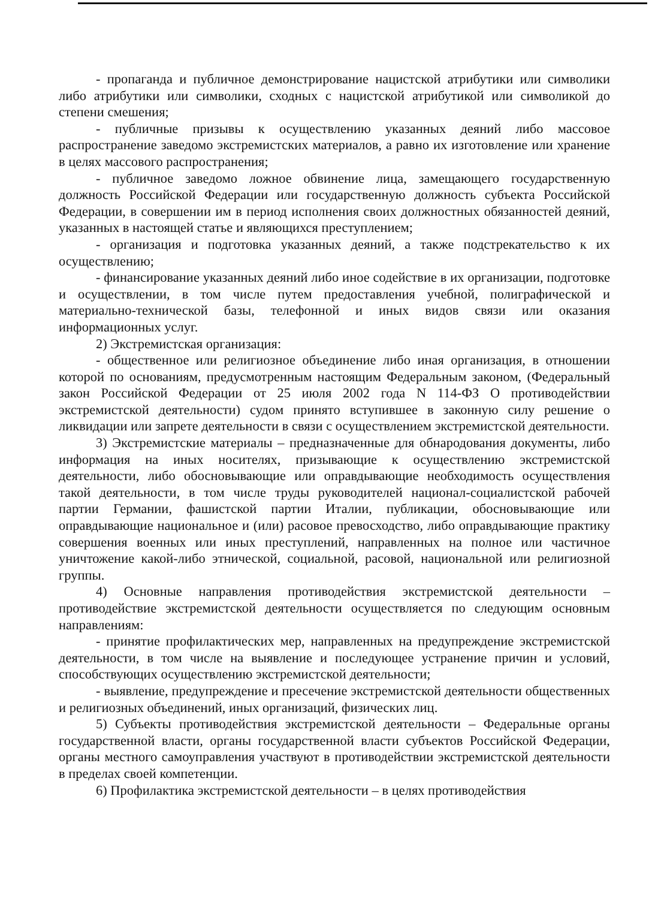- пропаганда и публичное демонстрирование нацистской атрибутики или символики либо атрибутики или символики, сходных с нацистской атрибутикой или символикой до степени смешения;
- публичные призывы к осуществлению указанных деяний либо массовое распространение заведомо экстремистских материалов, а равно их изготовление или хранение в целях массового распространения;
- публичное заведомо ложное обвинение лица, замещающего государственную должность Российской Федерации или государственную должность субъекта Российской Федерации, в совершении им в период исполнения своих должностных обязанностей деяний, указанных в настоящей статье и являющихся преступлением;
- организация и подготовка указанных деяний, а также подстрекательство к их осуществлению;
- финансирование указанных деяний либо иное содействие в их организации, подготовке и осуществлении, в том числе путем предоставления учебной, полиграфической и материально-технической базы, телефонной и иных видов связи или оказания информационных услуг.
2) Экстремистская организация:
- общественное или религиозное объединение либо иная организация, в отношении которой по основаниям, предусмотренным настоящим Федеральным законом, (Федеральный закон Российской Федерации от 25 июля 2002 года N 114-ФЗ О противодействии экстремистской деятельности) судом принято вступившее в законную силу решение о ликвидации или запрете деятельности в связи с осуществлением экстремистской деятельности.
3) Экстремистские материалы – предназначенные для обнародования документы, либо информация на иных носителях, призывающие к осуществлению экстремистской деятельности, либо обосновывающие или оправдывающие необходимость осуществления такой деятельности, в том числе труды руководителей национал-социалистской рабочей партии Германии, фашистской партии Италии, публикации, обосновывающие или оправдывающие национальное и (или) расовое превосходство, либо оправдывающие практику совершения военных или иных преступлений, направленных на полное или частичное уничтожение какой-либо этнической, социальной, расовой, национальной или религиозной группы.
4) Основные направления противодействия экстремистской деятельности – противодействие экстремистской деятельности осуществляется по следующим основным направлениям:
- принятие профилактических мер, направленных на предупреждение экстремистской деятельности, в том числе на выявление и последующее устранение причин и условий, способствующих осуществлению экстремистской деятельности;
- выявление, предупреждение и пресечение экстремистской деятельности общественных и религиозных объединений, иных организаций, физических лиц.
5) Субъекты противодействия экстремистской деятельности – Федеральные органы государственной власти, органы государственной власти субъектов Российской Федерации, органы местного самоуправления участвуют в противодействии экстремистской деятельности в пределах своей компетенции.
6) Профилактика экстремистской деятельности – в целях противодействия